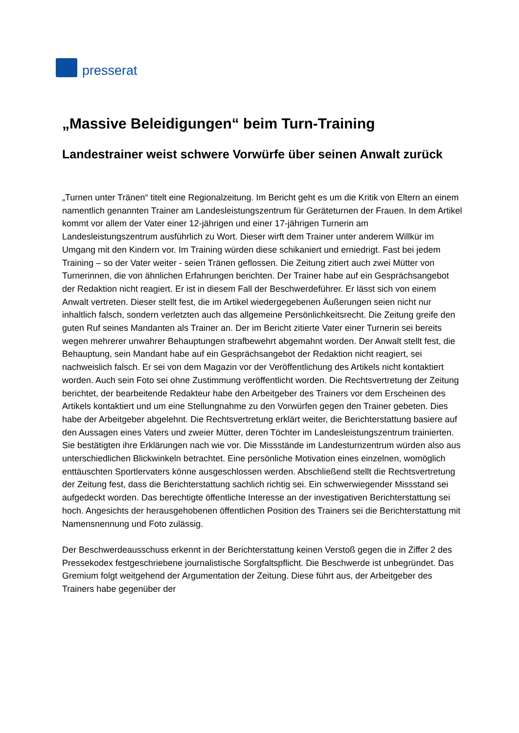presserat
„Massive Beleidigungen“ beim Turn-Training
Landestrainer weist schwere Vorwürfe über seinen Anwalt zurück
„Turnen unter Tränen“ titelt eine Regionalzeitung. Im Bericht geht es um die Kritik von Eltern an einem namentlich genannten Trainer am Landesleistungszentrum für Geräteturnen der Frauen. In dem Artikel kommt vor allem der Vater einer 12-jährigen und einer 17-jährigen Turnerin am Landesleistungszentrum ausführlich zu Wort. Dieser wirft dem Trainer unter anderem Willkür im Umgang mit den Kindern vor. Im Training würden diese schikaniert und erniedrigt. Fast bei jedem Training – so der Vater weiter - seien Tränen geflossen. Die Zeitung zitiert auch zwei Mütter von Turnerinnen, die von ähnlichen Erfahrungen berichten. Der Trainer habe auf ein Gesprächsangebot der Redaktion nicht reagiert. Er ist in diesem Fall der Beschwerdeführer. Er lässt sich von einem Anwalt vertreten. Dieser stellt fest, die im Artikel wiedergegebenen Äußerungen seien nicht nur inhaltlich falsch, sondern verletzten auch das allgemeine Persönlichkeitsrecht. Die Zeitung greife den guten Ruf seines Mandanten als Trainer an. Der im Bericht zitierte Vater einer Turnerin sei bereits wegen mehrerer unwahrer Behauptungen strafbewehrt abgemahnt worden. Der Anwalt stellt fest, die Behauptung, sein Mandant habe auf ein Gesprächsangebot der Redaktion nicht reagiert, sei nachweislich falsch. Er sei von dem Magazin vor der Veröffentlichung des Artikels nicht kontaktiert worden. Auch sein Foto sei ohne Zustimmung veröffentlicht worden. Die Rechtsvertretung der Zeitung berichtet, der bearbeitende Redakteur habe den Arbeitgeber des Trainers vor dem Erscheinen des Artikels kontaktiert und um eine Stellungnahme zu den Vorwürfen gegen den Trainer gebeten. Dies habe der Arbeitgeber abgelehnt. Die Rechtsvertretung erklärt weiter, die Berichterstattung basiere auf den Aussagen eines Vaters und zweier Mütter, deren Töchter im Landesleistungszentrum trainierten. Sie bestätigten ihre Erklärungen nach wie vor. Die Missstände im Landesturnzentrum würden also aus unterschiedlichen Blickwinkeln betrachtet. Eine persönliche Motivation eines einzelnen, womöglich enttäuschten Sportlervaters könne ausgeschlossen werden. Abschließend stellt die Rechtsvertretung der Zeitung fest, dass die Berichterstattung sachlich richtig sei. Ein schwerwiegender Missstand sei aufgedeckt worden. Das berechtigte öffentliche Interesse an der investigativen Berichterstattung sei hoch. Angesichts der herausgehobenen öffentlichen Position des Trainers sei die Berichterstattung mit Namensnennung und Foto zulässig.
Der Beschwerdeausschuss erkennt in der Berichterstattung keinen Verstoß gegen die in Ziffer 2 des Pressekodex festgeschriebene journalistische Sorgfaltspflicht. Die Beschwerde ist unbegründet. Das Gremium folgt weitgehend der Argumentation der Zeitung. Diese führt aus, der Arbeitgeber des Trainers habe gegenüber der